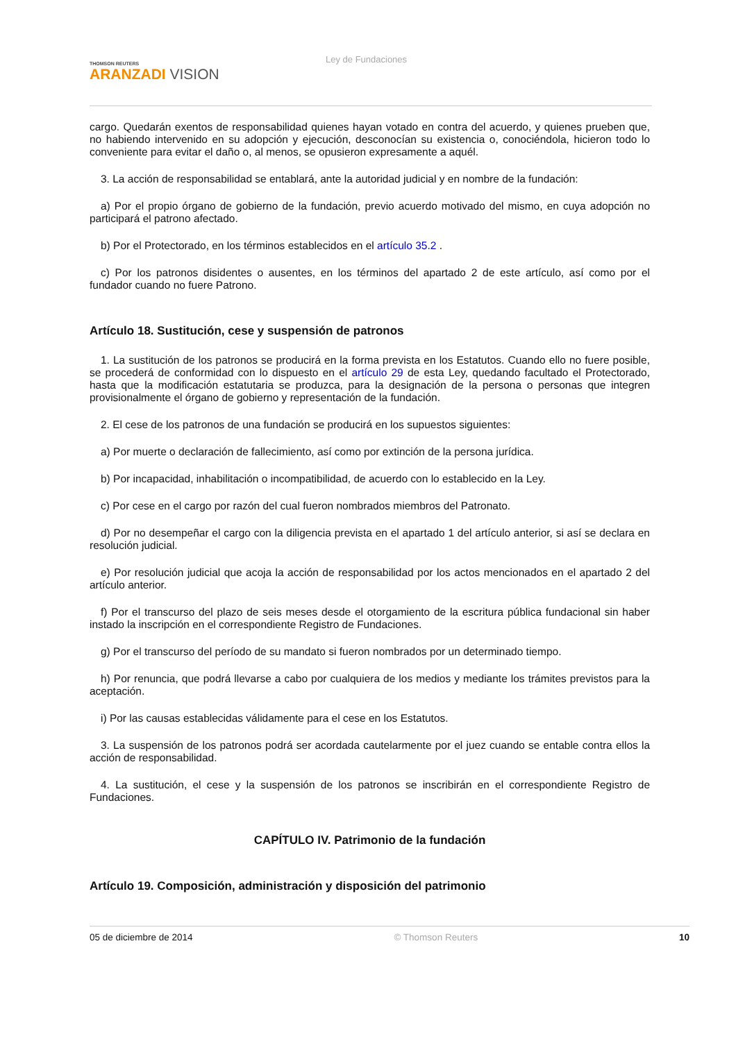THOMSON REUTERS
ARANZADI VISION
Ley de Fundaciones
cargo. Quedarán exentos de responsabilidad quienes hayan votado en contra del acuerdo, y quienes prueben que, no habiendo intervenido en su adopción y ejecución, desconocían su existencia o, conociéndola, hicieron todo lo conveniente para evitar el daño o, al menos, se opusieron expresamente a aquél.
3. La acción de responsabilidad se entablará, ante la autoridad judicial y en nombre de la fundación:
a) Por el propio órgano de gobierno de la fundación, previo acuerdo motivado del mismo, en cuya adopción no participará el patrono afectado.
b) Por el Protectorado, en los términos establecidos en el artículo 35.2 .
c) Por los patronos disidentes o ausentes, en los términos del apartado 2 de este artículo, así como por el fundador cuando no fuere Patrono.
Artículo 18. Sustitución, cese y suspensión de patronos
1. La sustitución de los patronos se producirá en la forma prevista en los Estatutos. Cuando ello no fuere posible, se procederá de conformidad con lo dispuesto en el artículo 29 de esta Ley, quedando facultado el Protectorado, hasta que la modificación estatutaria se produzca, para la designación de la persona o personas que integren provisionalmente el órgano de gobierno y representación de la fundación.
2. El cese de los patronos de una fundación se producirá en los supuestos siguientes:
a) Por muerte o declaración de fallecimiento, así como por extinción de la persona jurídica.
b) Por incapacidad, inhabilitación o incompatibilidad, de acuerdo con lo establecido en la Ley.
c) Por cese en el cargo por razón del cual fueron nombrados miembros del Patronato.
d) Por no desempeñar el cargo con la diligencia prevista en el apartado 1 del artículo anterior, si así se declara en resolución judicial.
e) Por resolución judicial que acoja la acción de responsabilidad por los actos mencionados en el apartado 2 del artículo anterior.
f) Por el transcurso del plazo de seis meses desde el otorgamiento de la escritura pública fundacional sin haber instado la inscripción en el correspondiente Registro de Fundaciones.
g) Por el transcurso del período de su mandato si fueron nombrados por un determinado tiempo.
h) Por renuncia, que podrá llevarse a cabo por cualquiera de los medios y mediante los trámites previstos para la aceptación.
i) Por las causas establecidas válidamente para el cese en los Estatutos.
3. La suspensión de los patronos podrá ser acordada cautelarmente por el juez cuando se entable contra ellos la acción de responsabilidad.
4. La sustitución, el cese y la suspensión de los patronos se inscribirán en el correspondiente Registro de Fundaciones.
CAPÍTULO IV. Patrimonio de la fundación
Artículo 19. Composición, administración y disposición del patrimonio
05 de diciembre de 2014 © Thomson Reuters 10